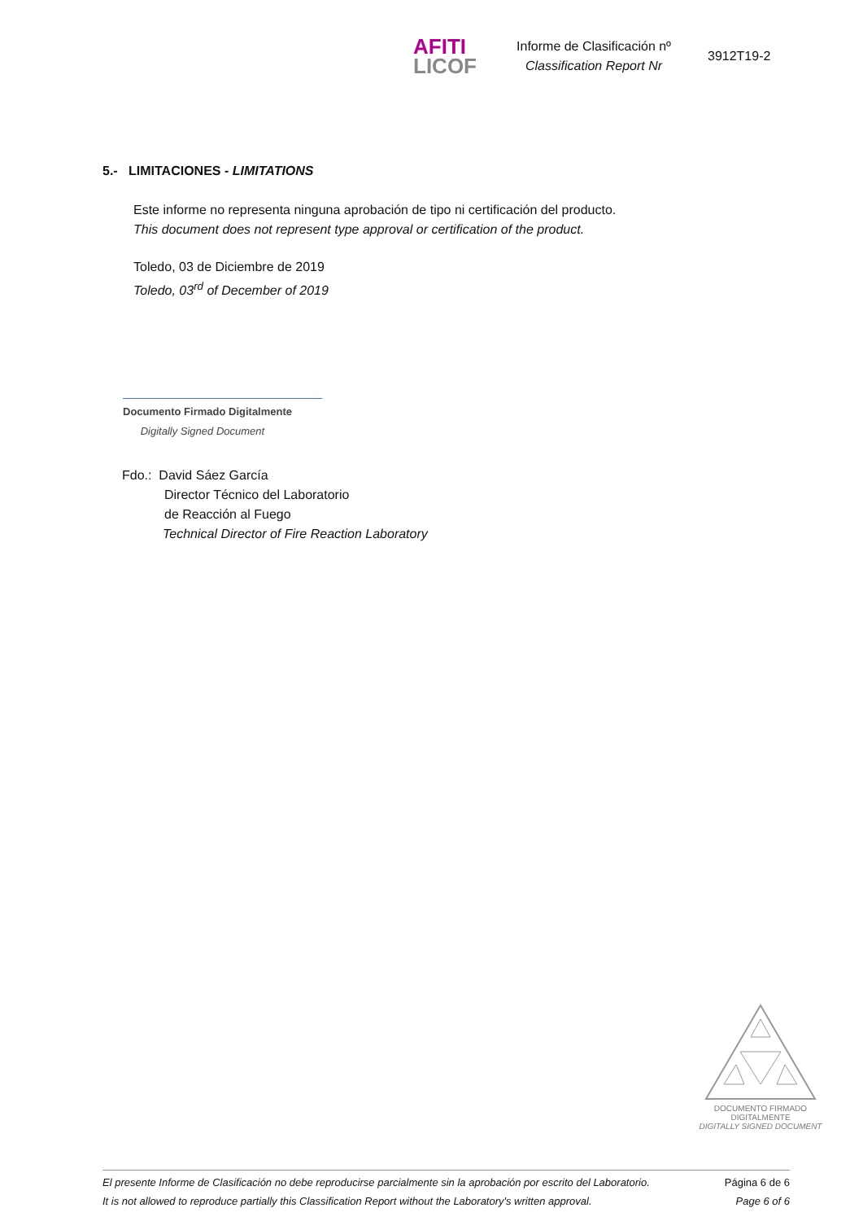AFITI
LICOF
Informe de Clasificación nº
Classification Report Nr
3912T19-2
5.- LIMITACIONES - LIMITATIONS
Este informe no representa ninguna aprobación de tipo ni certificación del producto.
This document does not represent type approval or certification of the product.
Toledo, 03 de Diciembre de 2019
Toledo, 03<sup>rd</sup> of December of 2019
Documento Firmado Digitalmente
Digitally Signed Document
Fdo.: David Sáez García
Director Técnico del Laboratorio
de Reacción al Fuego
Technical Director of Fire Reaction Laboratory
DOCUMENTO FIRMADO
DIGITALMENTE
DIGITALLY SIGNED DOCUMENT
El presente Informe de Clasificación no debe reproducirse parcialmente sin la aprobación por escrito del Laboratorio.
It is not allowed to reproduce partially this Classification Report without the Laboratory's written approval.
Página 6 de 6
Page 6 of 6